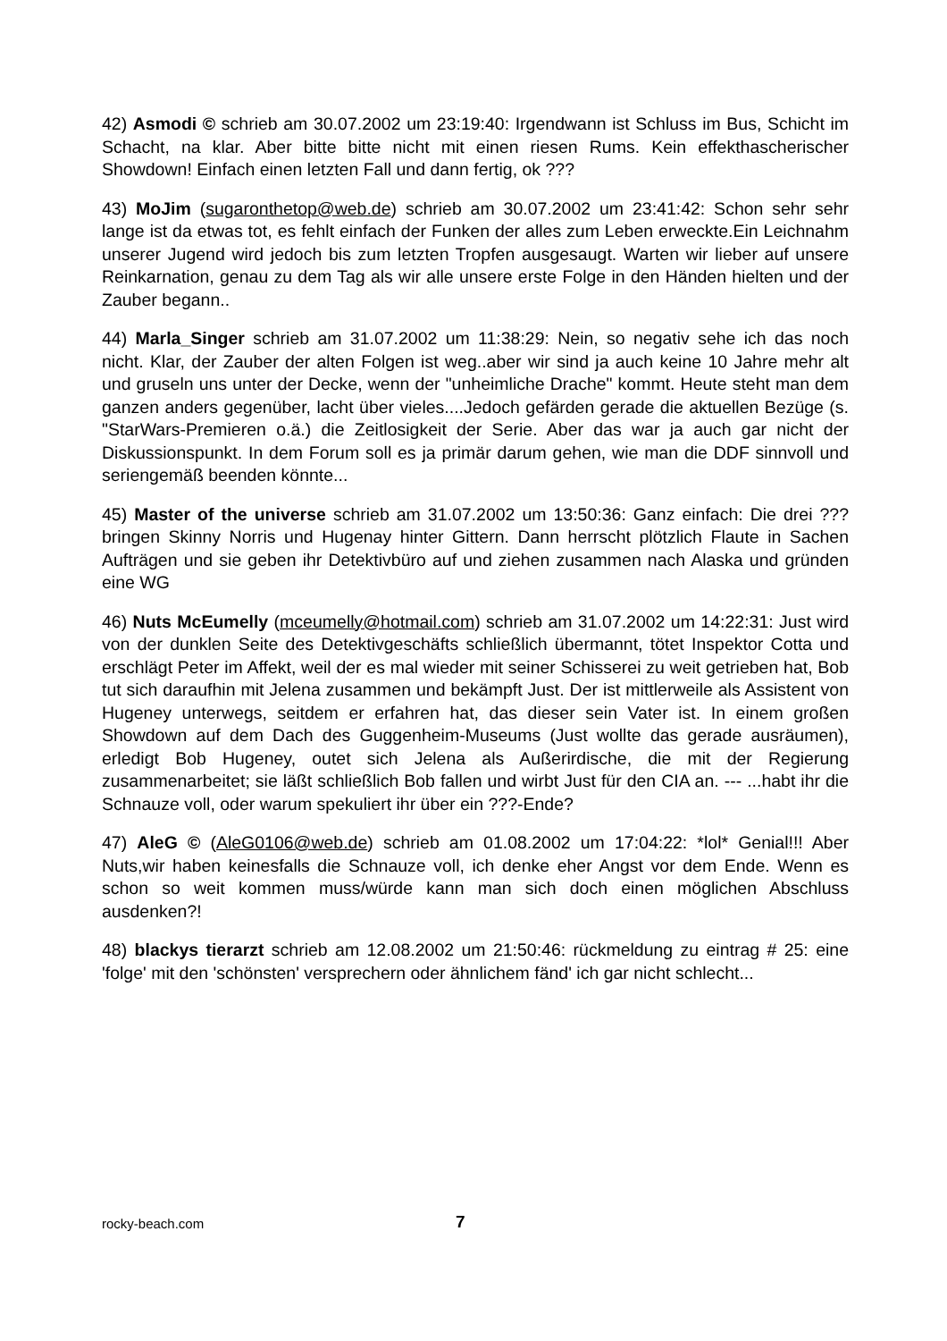42) Asmodi © schrieb am 30.07.2002 um 23:19:40: Irgendwann ist Schluss im Bus, Schicht im Schacht, na klar. Aber bitte bitte nicht mit einen riesen Rums. Kein effekthascherischer Showdown! Einfach einen letzten Fall und dann fertig, ok ???
43) MoJim (sugaronthetop@web.de) schrieb am 30.07.2002 um 23:41:42: Schon sehr sehr lange ist da etwas tot, es fehlt einfach der Funken der alles zum Leben erweckte.Ein Leichnahm unserer Jugend wird jedoch bis zum letzten Tropfen ausgesaugt. Warten wir lieber auf unsere Reinkarnation, genau zu dem Tag als wir alle unsere erste Folge in den Händen hielten und der Zauber begann..
44) Marla_Singer schrieb am 31.07.2002 um 11:38:29: Nein, so negativ sehe ich das noch nicht. Klar, der Zauber der alten Folgen ist weg..aber wir sind ja auch keine 10 Jahre mehr alt und gruseln uns unter der Decke, wenn der "unheimliche Drache" kommt. Heute steht man dem ganzen anders gegenüber, lacht über vieles....Jedoch gefärden gerade die aktuellen Bezüge (s. "StarWars-Premieren o.ä.) die Zeitlosigkeit der Serie. Aber das war ja auch gar nicht der Diskussionspunkt. In dem Forum soll es ja primär darum gehen, wie man die DDF sinnvoll und seriengemäß beenden könnte...
45) Master of the universe schrieb am 31.07.2002 um 13:50:36: Ganz einfach: Die drei ??? bringen Skinny Norris und Hugenay hinter Gittern. Dann herrscht plötzlich Flaute in Sachen Aufträgen und sie geben ihr Detektivbüro auf und ziehen zusammen nach Alaska und gründen eine WG
46) Nuts McEumelly (mceumelly@hotmail.com) schrieb am 31.07.2002 um 14:22:31: Just wird von der dunklen Seite des Detektivgeschäfts schließlich übermannt, tötet Inspektor Cotta und erschlägt Peter im Affekt, weil der es mal wieder mit seiner Schisserei zu weit getrieben hat, Bob tut sich daraufhin mit Jelena zusammen und bekämpft Just. Der ist mittlerweile als Assistent von Hugeney unterwegs, seitdem er erfahren hat, das dieser sein Vater ist. In einem großen Showdown auf dem Dach des Guggenheim-Museums (Just wollte das gerade ausräumen), erledigt Bob Hugeney, outet sich Jelena als Außerirdische, die mit der Regierung zusammenarbeitet; sie läßt schließlich Bob fallen und wirbt Just für den CIA an. --- ...habt ihr die Schnauze voll, oder warum spekuliert ihr über ein ???-Ende?
47) AleG © (AleG0106@web.de) schrieb am 01.08.2002 um 17:04:22: *lol* Genial!!! Aber Nuts,wir haben keinesfalls die Schnauze voll, ich denke eher Angst vor dem Ende. Wenn es schon so weit kommen muss/würde kann man sich doch einen möglichen Abschluss ausdenken?!
48) blackys tierarzt schrieb am 12.08.2002 um 21:50:46: rückmeldung zu eintrag # 25: eine 'folge' mit den 'schönsten' versprechern oder ähnlichem fänd' ich gar nicht schlecht...
rocky-beach.com 7